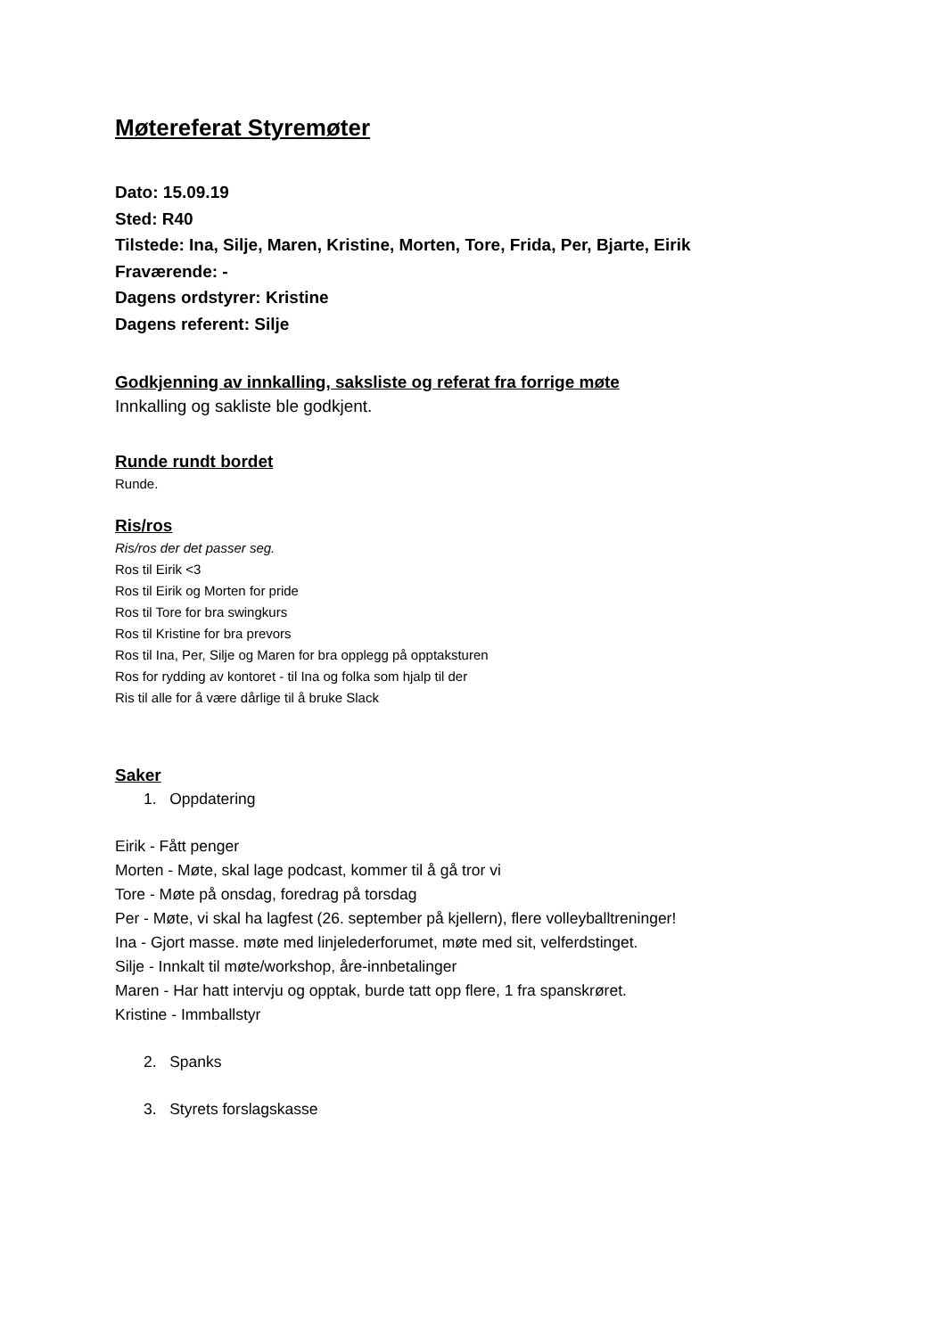Møtereferat Styremøter
Dato: 15.09.19
Sted: R40
Tilstede: Ina, Silje, Maren, Kristine, Morten, Tore, Frida, Per, Bjarte, Eirik
Fraværende: -
Dagens ordstyrer: Kristine
Dagens referent: Silje
Godkjenning av innkalling, saksliste og referat fra forrige møte
Innkalling og sakliste ble godkjent.
Runde rundt bordet
Runde.
Ris/ros
Ris/ros der det passer seg.
Ros til Eirik <3
Ros til Eirik og Morten for pride
Ros til Tore for bra swingkurs
Ros til Kristine for bra prevors
Ros til Ina, Per, Silje og Maren for bra opplegg på opptaksturen
Ros for rydding av kontoret - til Ina og folka som hjalp til der
Ris til alle for å være dårlige til å bruke Slack
Saker
1. Oppdatering
Eirik - Fått penger
Morten - Møte, skal lage podcast, kommer til å gå tror vi
Tore - Møte på onsdag, foredrag på torsdag
Per - Møte, vi skal ha lagfest (26. september på kjellern), flere volleyballtreninger!
Ina - Gjort masse. møte med linjelederforumet, møte med sit, velferdstinget.
Silje - Innkalt til møte/workshop, åre-innbetalinger
Maren - Har hatt intervju og opptak, burde tatt opp flere, 1 fra spanskrøret.
Kristine - Immballstyr
2. Spanks
3. Styrets forslagskasse